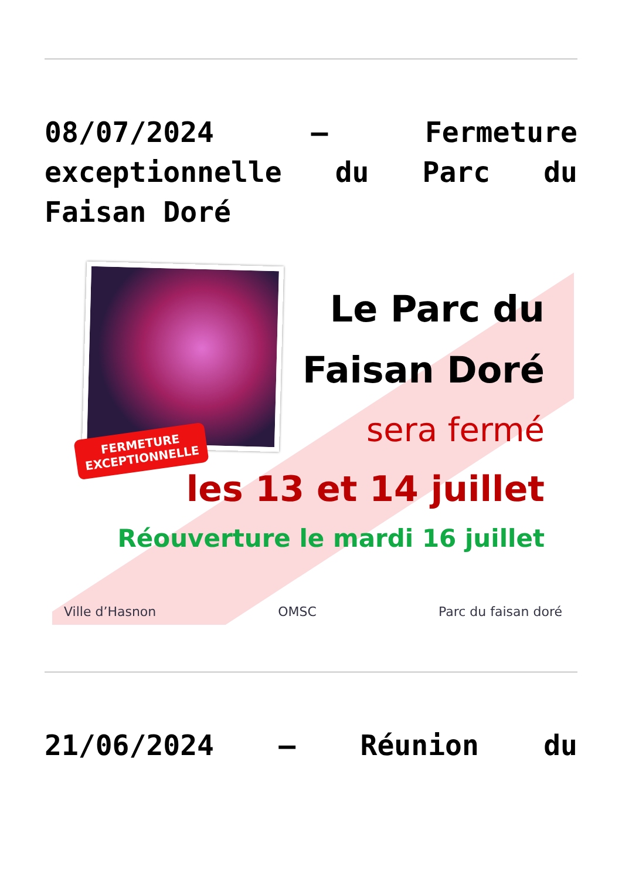08/07/2024 – Fermeture exceptionnelle du Parc du Faisan Doré
FERMETURE
EXCEPTIONNELLE
Le Parc du
Faisan Doré
sera fermé
les 13 et 14 juillet
Réouverture le mardi 16 juillet
Ville d’Hasnon OMSC Parc du faisan doré
21/06/2024 – Réunion du